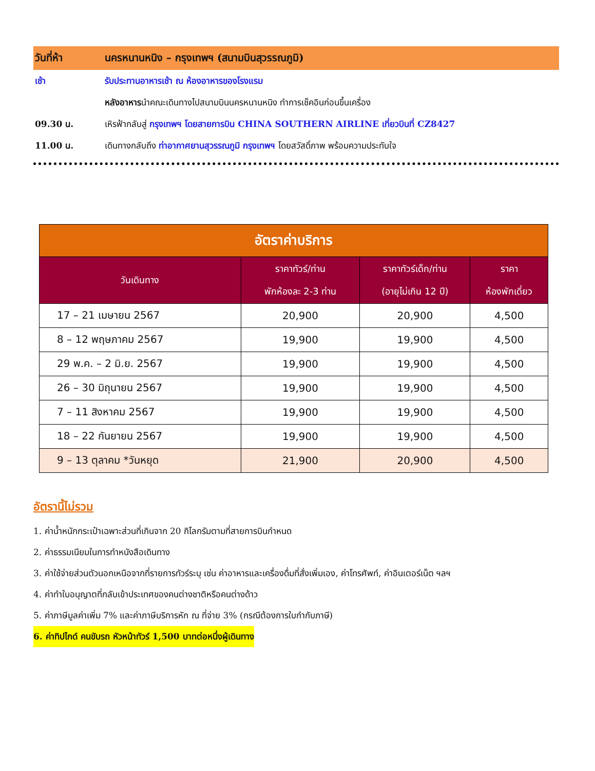วันที่ห้า นครหนานหนิง – กรุงเทพฯ (สนามบินสุวรรณภูมิ)
เช้า รับประทานอาหารเช้า ณ ห้องอาหารของโรงแรม
หลังอาหารนำคณะเดินทางไปสนามบินนครหนานหนิง ทำการเช็คอินก่อนขึ้นเครื่อง
09.30 น. เหิรฟ้ากลับสู่ กรุงเทพฯ โดยสายการบิน CHINA SOUTHERN AIRLINE เที่ยวบินที่ CZ8427
11.00 น. เดินทางกลับถึง ท่าอากาศยานสุวรรณภูมิ กรุงเทพฯ โดยสวัสดิ์ภาพ พร้อมความประทับใจ
| อัตราค่าบริการ | | | |
| วันเดินทาง | ราคาทัวร์/ท่าน พักห้องละ 2-3 ท่าน | ราคาทัวร์เด็ก/ท่าน (อายุไม่เกิน 12 ปี) | ราคา ห้องพักเดี่ยว |
| 17 – 21 เมษายน 2567 | 20,900 | 20,900 | 4,500 |
| 8 – 12 พฤษภาคม 2567 | 19,900 | 19,900 | 4,500 |
| 29 พ.ค. – 2 มิ.ย. 2567 | 19,900 | 19,900 | 4,500 |
| 26 – 30 มิถุนายน 2567 | 19,900 | 19,900 | 4,500 |
| 7 – 11 สิงหาคม 2567 | 19,900 | 19,900 | 4,500 |
| 18 – 22 กันยายน 2567 | 19,900 | 19,900 | 4,500 |
| 9 – 13 ตุลาคม *วันหยุด | 21,900 | 20,900 | 4,500 |
อัตรานี้ไม่รวม
1. ค่าน้ำหนักกระเป๋าเฉพาะส่วนที่เกินจาก 20 กิโลกรัมตามที่สายการบินกำหนด
2. ค่าธรรมเนียมในการทำหนังสือเดินทาง
3. ค่าใช้จ่ายส่วนตัวนอกเหนือจากที่รายการทัวร์ระบุ เช่น ค่าอาหารและเครื่องดื่มที่สั่งเพิ่มเอง, ค่าโทรศัพท์, ค่าอินเตอร์เน็ต ฯลฯ
4. ค่าทำใบอนุญาตที่กลับเข้าประเทศของคนต่างชาติหรือคนต่างด้าว
5. ค่าภาษีมูลค่าเพิ่ม 7% และค่าภาษีบริการหัก ณ ที่จ่าย 3% (กรณีต้องการใบกำกับภาษี)
6. ค่าทิปไกด์ คนขับรถ หัวหน้าทัวร์ 1,500 บาทต่อหนึ่งผู้เดินทาง